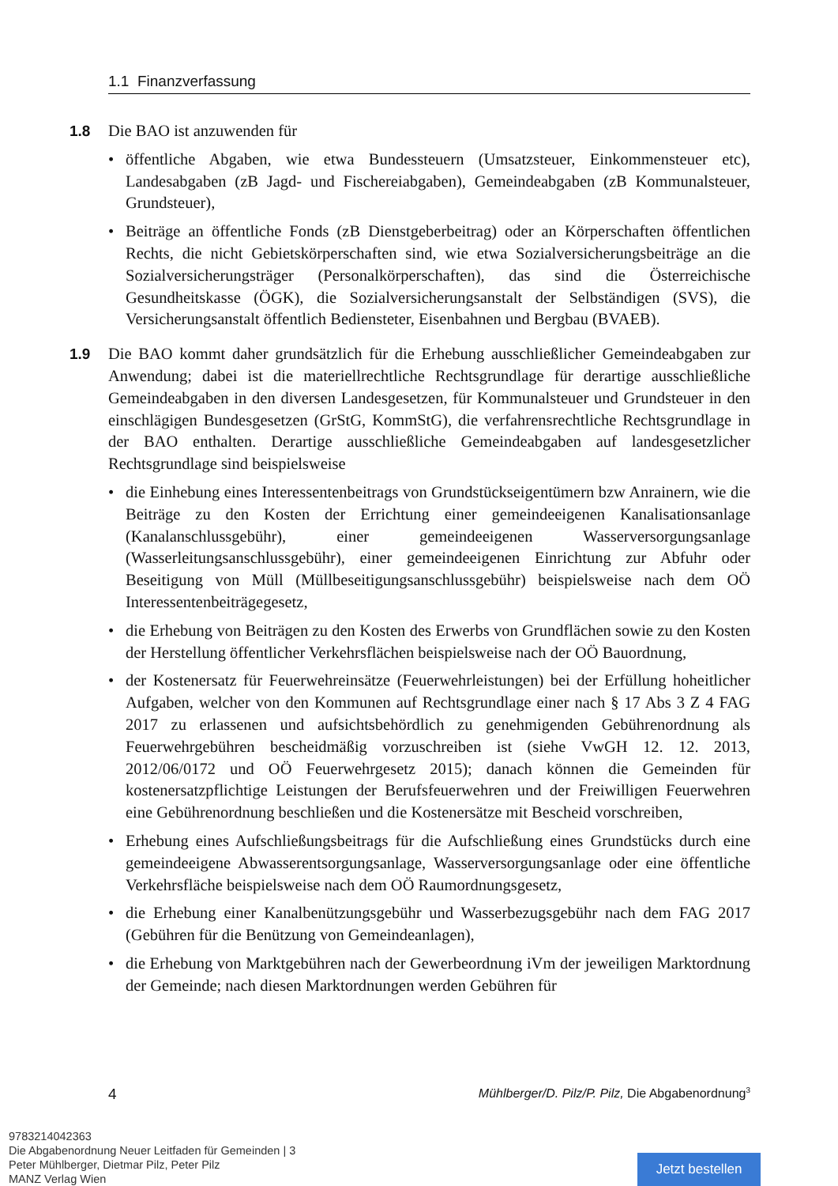1.1 Finanzverfassung
1.8 Die BAO ist anzuwenden für
• öffentliche Abgaben, wie etwa Bundessteuern (Umsatzsteuer, Einkommensteuer etc), Landesabgaben (zB Jagd- und Fischereiabgaben), Gemeindeabgaben (zB Kommunalsteuer, Grundsteuer),
• Beiträge an öffentliche Fonds (zB Dienstgeberbeitrag) oder an Körperschaften öffentlichen Rechts, die nicht Gebietskörperschaften sind, wie etwa Sozialversicherungsbeiträge an die Sozialversicherungsträger (Personalkörperschaften), das sind die Österreichische Gesundheitskasse (ÖGK), die Sozialversicherungsanstalt der Selbständigen (SVS), die Versicherungsanstalt öffentlich Bediensteter, Eisenbahnen und Bergbau (BVAEB).
1.9 Die BAO kommt daher grundsätzlich für die Erhebung ausschließlicher Gemeindeabgaben zur Anwendung; dabei ist die materiellrechtliche Rechtsgrundlage für derartige ausschließliche Gemeindeabgaben in den diversen Landesgesetzen, für Kommunalsteuer und Grundsteuer in den einschlägigen Bundesgesetzen (GrStG, KommStG), die verfahrensrechtliche Rechtsgrundlage in der BAO enthalten. Derartige ausschließliche Gemeindeabgaben auf landesgesetzlicher Rechtsgrundlage sind beispielsweise
• die Einhebung eines Interessentenbeitrags von Grundstückseigentümern bzw Anrainern, wie die Beiträge zu den Kosten der Errichtung einer gemeindeeigenen Kanalisationsanlage (Kanalanschlussgebühr), einer gemeindeeigenen Wasserversorgungsanlage (Wasserleitungsanschlussgebühr), einer gemeindeeigenen Einrichtung zur Abfuhr oder Beseitigung von Müll (Müllbeseitigungsanschlussgebühr) beispielsweise nach dem OÖ Interessentenbeiträgegesetz,
• die Erhebung von Beiträgen zu den Kosten des Erwerbs von Grundflächen sowie zu den Kosten der Herstellung öffentlicher Verkehrsflächen beispielsweise nach der OÖ Bauordnung,
• der Kostenersatz für Feuerwehreinsätze (Feuerwehrleistungen) bei der Erfüllung hoheitlicher Aufgaben, welcher von den Kommunen auf Rechtsgrundlage einer nach § 17 Abs 3 Z 4 FAG 2017 zu erlassenen und aufsichtsbehördlich zu genehmigenden Gebührenordnung als Feuerwehrgebühren bescheidmäßig vorzuschreiben ist (siehe VwGH 12. 12. 2013, 2012/06/0172 und OÖ Feuerwehrgesetz 2015); danach können die Gemeinden für kostenersatzpflichtige Leistungen der Berufsfeuerwehren und der Freiwilligen Feuerwehren eine Gebührenordnung beschließen und die Kostenersätze mit Bescheid vorschreiben,
• Erhebung eines Aufschließungsbeitrags für die Aufschließung eines Grundstücks durch eine gemeindeeigene Abwasserentsorgungsanlage, Wasserversorgungsanlage oder eine öffentliche Verkehrsfläche beispielsweise nach dem OÖ Raumordnungsgesetz,
• die Erhebung einer Kanalbenützungsgebühr und Wasserbezugsgebühr nach dem FAG 2017 (Gebühren für die Benützung von Gemeindeanlagen),
• die Erhebung von Marktgebühren nach der Gewerbeordnung iVm der jeweiligen Marktordnung der Gemeinde; nach diesen Marktordnungen werden Gebühren für
4 Mühlberger/D. Pilz/P. Pilz, Die Abgabenordnung<sup>3</sup>
9783214042363
Die Abgabenordnung Neuer Leitfaden für Gemeinden | 3
Peter Mühlberger, Dietmar Pilz, Peter Pilz
MANZ Verlag Wien
Jetzt bestellen